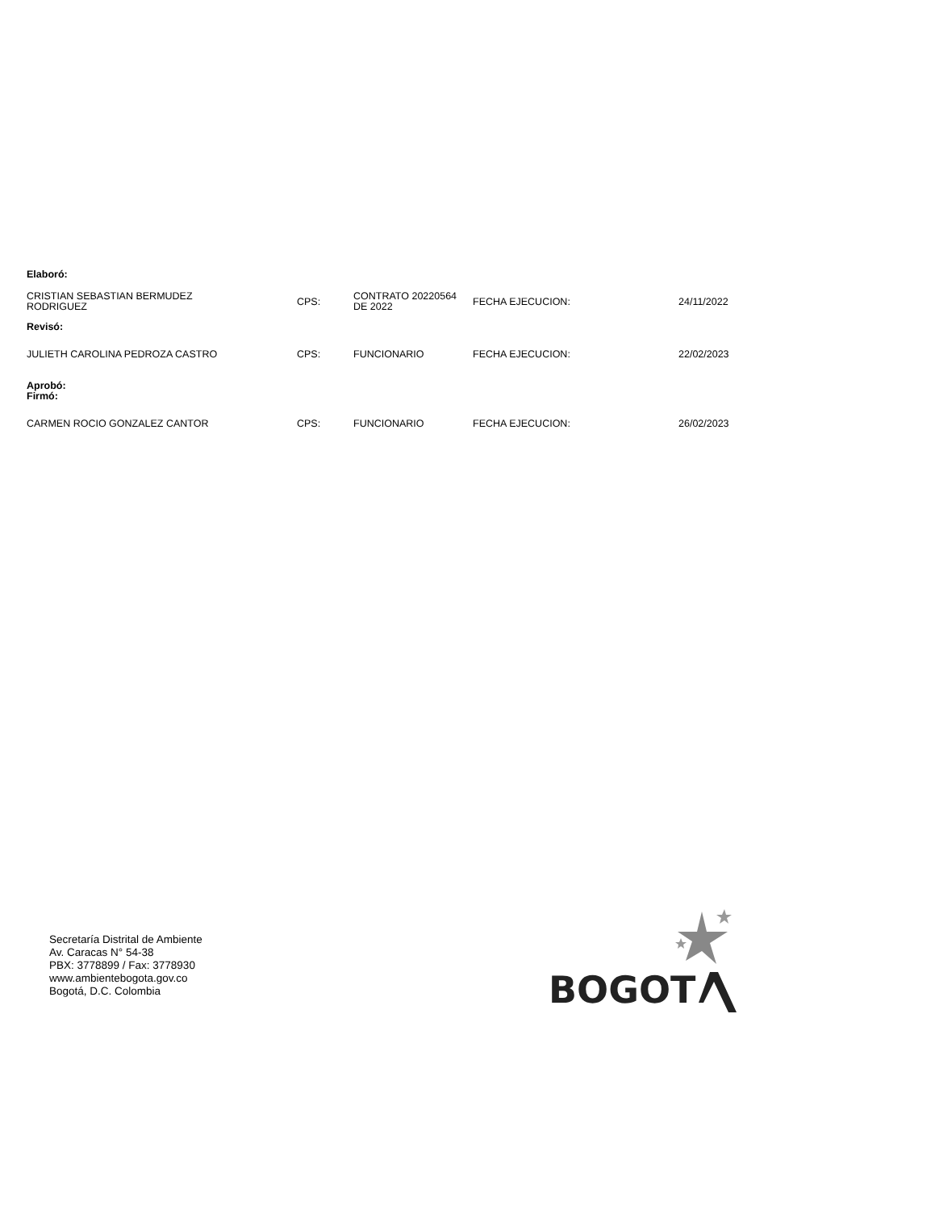| Elaboró: | | | | |
| CRISTIAN SEBASTIAN BERMUDEZ RODRIGUEZ | CPS: | CONTRATO 20220564 DE 2022 | FECHA EJECUCION: | 24/11/2022 |
| Revisó: | | | | |
| JULIETH CAROLINA PEDROZA CASTRO | CPS: | FUNCIONARIO | FECHA EJECUCION: | 22/02/2023 |
| Aprobó: Firmó: | | | | |
| CARMEN ROCIO GONZALEZ CANTOR | CPS: | FUNCIONARIO | FECHA EJECUCION: | 26/02/2023 |
Secretaría Distrital de Ambiente
Av. Caracas N° 54-38
PBX: 3778899 / Fax: 3778930
www.ambientebogota.gov.co
Bogotá, D.C. Colombia
BOGOT